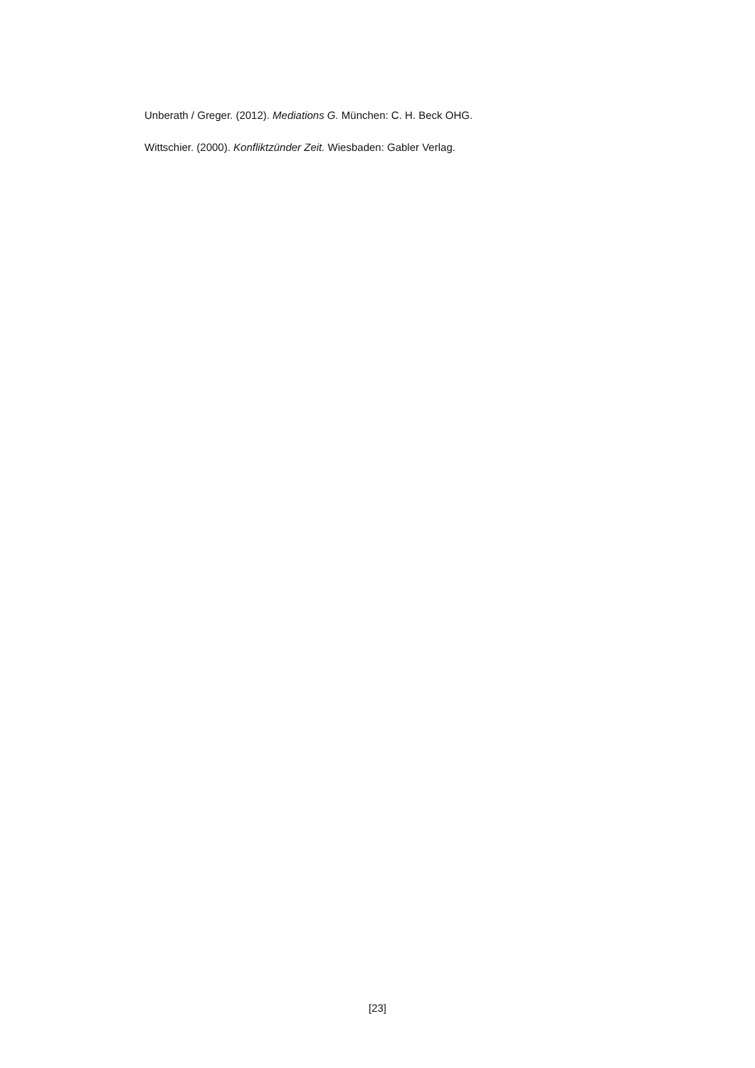Unberath / Greger. (2012). Mediations G. München: C. H. Beck OHG.
Wittschier. (2000). Konfliktzünder Zeit. Wiesbaden: Gabler Verlag.
[23]